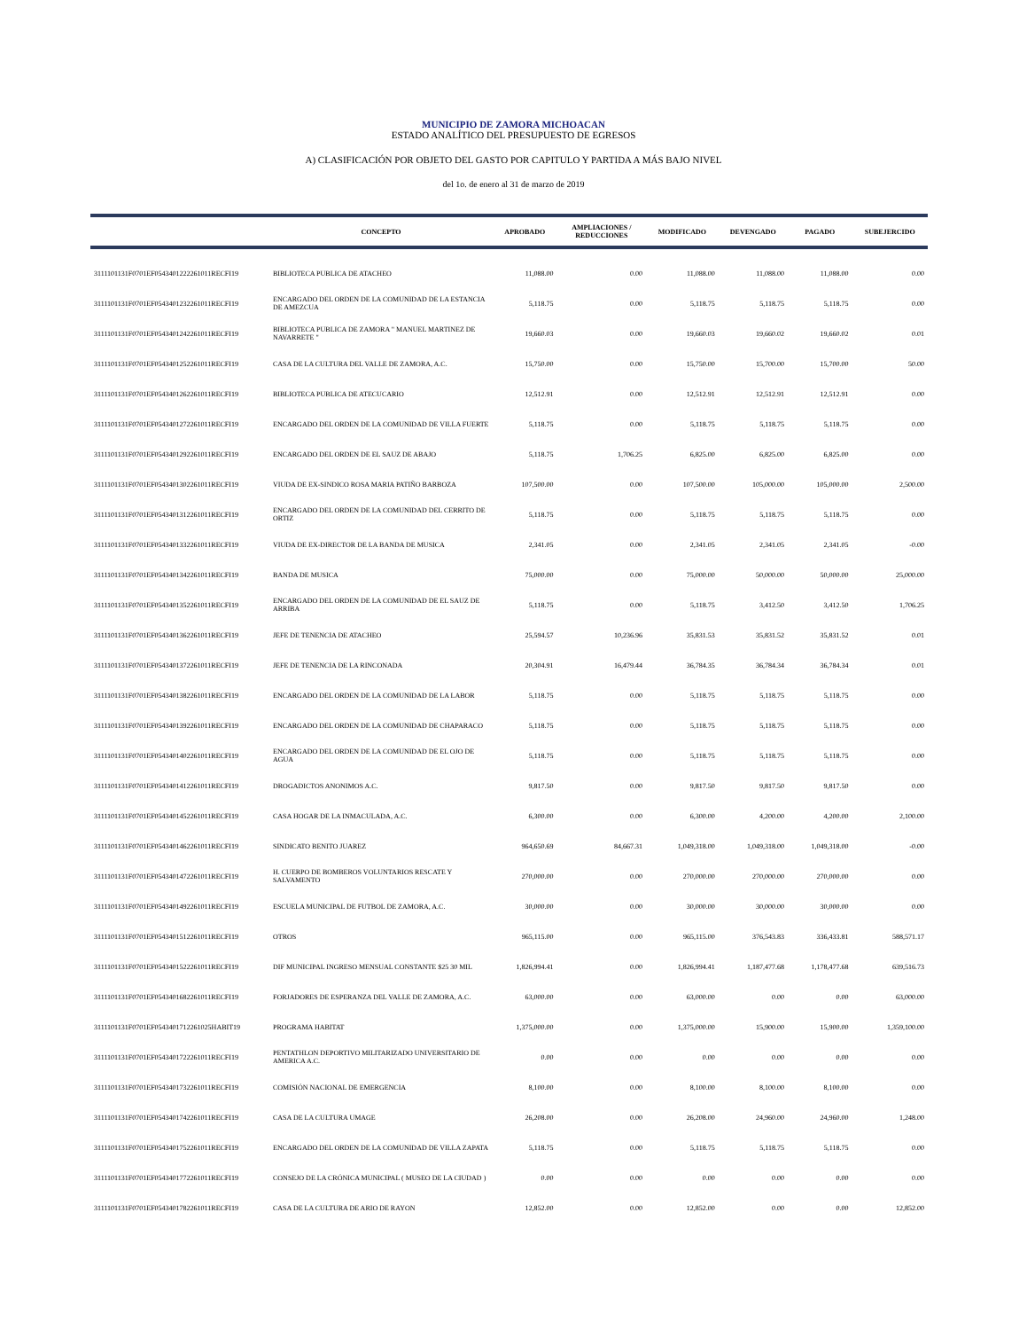MUNICIPIO DE ZAMORA MICHOACAN
ESTADO ANALÍTICO DEL PRESUPUESTO DE EGRESOS
A) CLASIFICACIÓN POR OBJETO DEL GASTO POR CAPITULO Y PARTIDA A MÁS BAJO NIVEL
del 1o. de enero al 31 de marzo de 2019
| | CONCEPTO | APROBADO | AMPLIACIONES / REDUCCIONES | MODIFICADO | DEVENGADO | PAGADO | SUBEJERCIDO |
| --- | --- | --- | --- | --- | --- | --- | --- |
| 3111101131F0701EF0543401222261011RECFI19 | BIBLIOTECA PUBLICA DE ATACHEO | 11,088.00 | 0.00 | 11,088.00 | 11,088.00 | 11,088.00 | 0.00 |
| 3111101131F0701EF0543401232261011RECFI19 | ENCARGADO DEL ORDEN DE LA COMUNIDAD DE LA ESTANCIA DE AMEZCUA | 5,118.75 | 0.00 | 5,118.75 | 5,118.75 | 5,118.75 | 0.00 |
| 3111101131F0701EF0543401242261011RECFI19 | BIBLIOTECA PUBLICA DE ZAMORA " MANUEL MARTINEZ DE NAVARRETE " | 19,660.03 | 0.00 | 19,660.03 | 19,660.02 | 19,660.02 | 0.01 |
| 3111101131F0701EF0543401252261011RECFI19 | CASA DE LA CULTURA DEL VALLE DE ZAMORA, A.C. | 15,750.00 | 0.00 | 15,750.00 | 15,700.00 | 15,700.00 | 50.00 |
| 3111101131F0701EF0543401262261011RECFI19 | BIBLIOTECA PUBLICA DE ATECUCARIO | 12,512.91 | 0.00 | 12,512.91 | 12,512.91 | 12,512.91 | 0.00 |
| 3111101131F0701EF0543401272261011RECFI19 | ENCARGADO DEL ORDEN DE LA COMUNIDAD DE VILLA FUERTE | 5,118.75 | 0.00 | 5,118.75 | 5,118.75 | 5,118.75 | 0.00 |
| 3111101131F0701EF0543401292261011RECFI19 | ENCARGADO DEL ORDEN DE EL SAUZ DE ABAJO | 5,118.75 | 1,706.25 | 6,825.00 | 6,825.00 | 6,825.00 | 0.00 |
| 3111101131F0701EF0543401302261011RECFI19 | VIUDA DE EX-SINDICO ROSA MARIA PATIÑO BARBOZA | 107,500.00 | 0.00 | 107,500.00 | 105,000.00 | 105,000.00 | 2,500.00 |
| 3111101131F0701EF0543401312261011RECFI19 | ENCARGADO DEL ORDEN DE LA COMUNIDAD DEL CERRITO DE ORTIZ | 5,118.75 | 0.00 | 5,118.75 | 5,118.75 | 5,118.75 | 0.00 |
| 3111101131F0701EF0543401332261011RECFI19 | VIUDA DE EX-DIRECTOR DE LA BANDA DE MUSICA | 2,341.05 | 0.00 | 2,341.05 | 2,341.05 | 2,341.05 | -0.00 |
| 3111101131F0701EF0543401342261011RECFI19 | BANDA DE MUSICA | 75,000.00 | 0.00 | 75,000.00 | 50,000.00 | 50,000.00 | 25,000.00 |
| 3111101131F0701EF0543401352261011RECFI19 | ENCARGADO DEL ORDEN DE LA COMUNIDAD DE EL SAUZ DE ARRIBA | 5,118.75 | 0.00 | 5,118.75 | 3,412.50 | 3,412.50 | 1,706.25 |
| 3111101131F0701EF0543401362261011RECFI19 | JEFE DE TENENCIA DE ATACHEO | 25,594.57 | 10,236.96 | 35,831.53 | 35,831.52 | 35,831.52 | 0.01 |
| 3111101131F0701EF0543401372261011RECFI19 | JEFE DE TENENCIA DE LA RINCONADA | 20,304.91 | 16,479.44 | 36,784.35 | 36,784.34 | 36,784.34 | 0.01 |
| 3111101131F0701EF0543401382261011RECFI19 | ENCARGADO DEL ORDEN DE LA COMUNIDAD DE LA LABOR | 5,118.75 | 0.00 | 5,118.75 | 5,118.75 | 5,118.75 | 0.00 |
| 3111101131F0701EF0543401392261011RECFI19 | ENCARGADO DEL ORDEN DE LA COMUNIDAD DE CHAPARACO | 5,118.75 | 0.00 | 5,118.75 | 5,118.75 | 5,118.75 | 0.00 |
| 3111101131F0701EF0543401402261011RECFI19 | ENCARGADO DEL ORDEN DE LA COMUNIDAD DE EL OJO DE AGUA | 5,118.75 | 0.00 | 5,118.75 | 5,118.75 | 5,118.75 | 0.00 |
| 3111101131F0701EF0543401412261011RECFI19 | DROGADICTOS ANONIMOS A.C. | 9,817.50 | 0.00 | 9,817.50 | 9,817.50 | 9,817.50 | 0.00 |
| 3111101131F0701EF0543401452261011RECFI19 | CASA HOGAR DE LA INMACULADA, A.C. | 6,300.00 | 0.00 | 6,300.00 | 4,200.00 | 4,200.00 | 2,100.00 |
| 3111101131F0701EF0543401462261011RECFI19 | SINDICATO BENITO JUAREZ | 964,650.69 | 84,667.31 | 1,049,318.00 | 1,049,318.00 | 1,049,318.00 | -0.00 |
| 3111101131F0701EF0543401472261011RECFI19 | H. CUERPO DE BOMBEROS VOLUNTARIOS RESCATE Y SALVAMENTO | 270,000.00 | 0.00 | 270,000.00 | 270,000.00 | 270,000.00 | 0.00 |
| 3111101131F0701EF0543401492261011RECFI19 | ESCUELA MUNICIPAL DE FUTBOL DE ZAMORA, A.C. | 30,000.00 | 0.00 | 30,000.00 | 30,000.00 | 30,000.00 | 0.00 |
| 3111101131F0701EF0543401512261011RECFI19 | OTROS | 965,115.00 | 0.00 | 965,115.00 | 376,543.83 | 336,433.81 | 588,571.17 |
| 3111101131F0701EF0543401522261011RECFI19 | DIF MUNICIPAL INGRESO MENSUAL CONSTANTE $25 30 MIL | 1,826,994.41 | 0.00 | 1,826,994.41 | 1,187,477.68 | 1,178,477.68 | 639,516.73 |
| 3111101131F0701EF0543401682261011RECFI19 | FORJADORES DE ESPERANZA DEL VALLE DE ZAMORA, A.C. | 63,000.00 | 0.00 | 63,000.00 | 0.00 | 0.00 | 63,000.00 |
| 3111101131F0701EF0543401712261025HABIT19 | PROGRAMA HABITAT | 1,375,000.00 | 0.00 | 1,375,000.00 | 15,900.00 | 15,900.00 | 1,359,100.00 |
| 3111101131F0701EF0543401722261011RECFI19 | PENTATHLON DEPORTIVO MILITARIZADO UNIVERSITARIO DE AMERICA A.C. | 0.00 | 0.00 | 0.00 | 0.00 | 0.00 | 0.00 |
| 3111101131F0701EF0543401732261011RECFI19 | COMISIÓN NACIONAL DE EMERGENCIA | 8,100.00 | 0.00 | 8,100.00 | 8,100.00 | 8,100.00 | 0.00 |
| 3111101131F0701EF0543401742261011RECFI19 | CASA DE LA CULTURA UMAGE | 26,208.00 | 0.00 | 26,208.00 | 24,960.00 | 24,960.00 | 1,248.00 |
| 3111101131F0701EF0543401752261011RECFI19 | ENCARGADO DEL ORDEN DE LA COMUNIDAD DE VILLA ZAPATA | 5,118.75 | 0.00 | 5,118.75 | 5,118.75 | 5,118.75 | 0.00 |
| 3111101131F0701EF0543401772261011RECFI19 | CONSEJO DE LA CRÓNICA MUNICIPAL ( MUSEO DE LA CIUDAD ) | 0.00 | 0.00 | 0.00 | 0.00 | 0.00 | 0.00 |
| 3111101131F0701EF0543401782261011RECFI19 | CASA DE LA CULTURA DE ARIO DE RAYON | 12,852.00 | 0.00 | 12,852.00 | 0.00 | 0.00 | 12,852.00 |